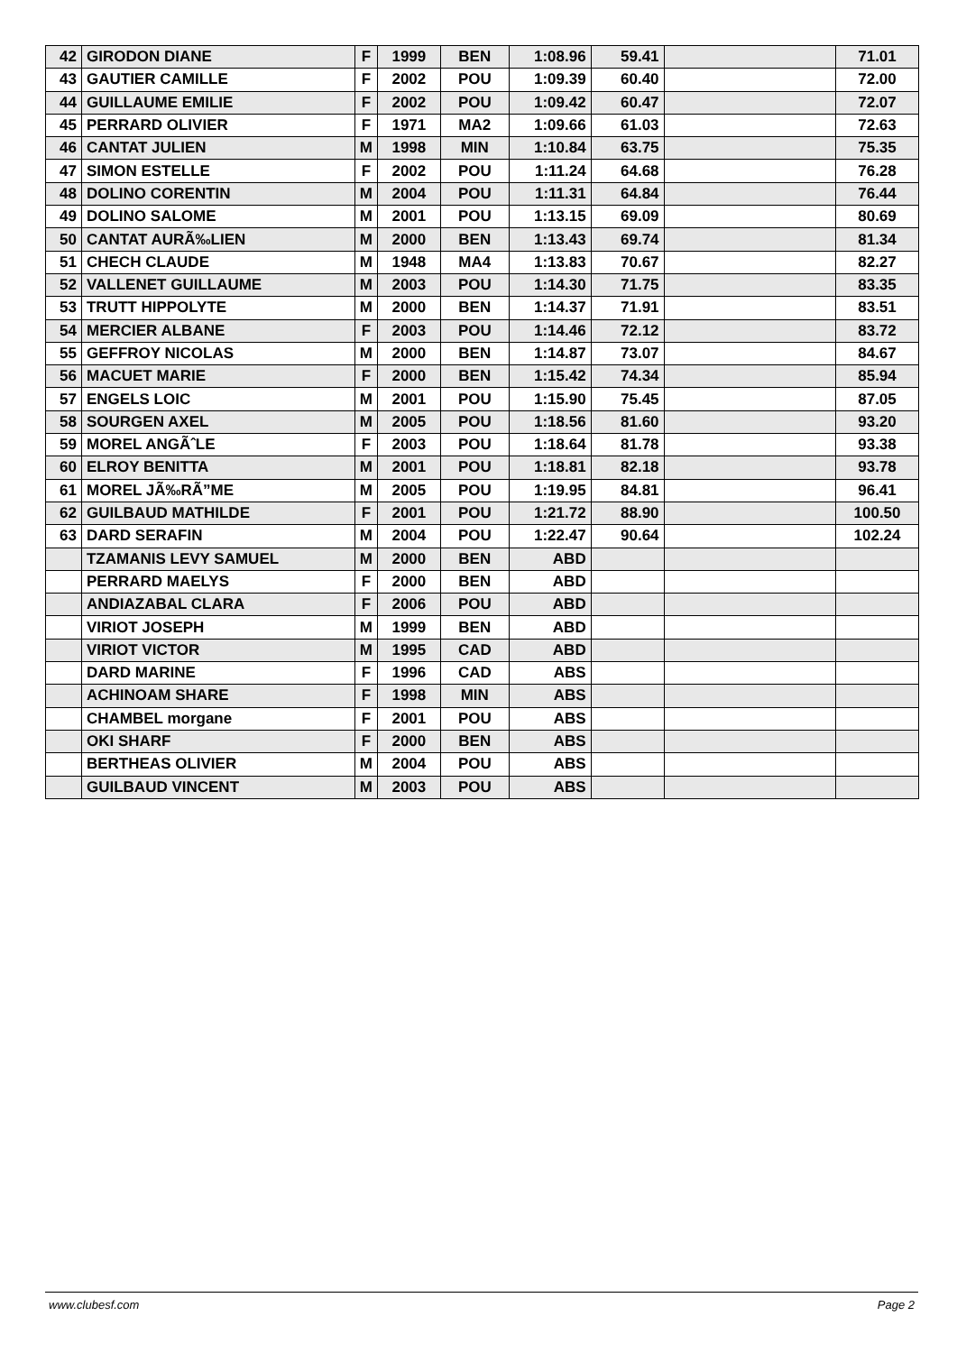| 42 | GIRODON DIANE | F | 1999 | BEN | 1:08.96 | 59.41 | | 71.01 |
| 43 | GAUTIER CAMILLE | F | 2002 | POU | 1:09.39 | 60.40 | | 72.00 |
| 44 | GUILLAUME EMILIE | F | 2002 | POU | 1:09.42 | 60.47 | | 72.07 |
| 45 | PERRARD OLIVIER | F | 1971 | MA2 | 1:09.66 | 61.03 | | 72.63 |
| 46 | CANTAT JULIEN | M | 1998 | MIN | 1:10.84 | 63.75 | | 75.35 |
| 47 | SIMON ESTELLE | F | 2002 | POU | 1:11.24 | 64.68 | | 76.28 |
| 48 | DOLINO CORENTIN | M | 2004 | POU | 1:11.31 | 64.84 | | 76.44 |
| 49 | DOLINO SALOME | M | 2001 | POU | 1:13.15 | 69.09 | | 80.69 |
| 50 | CANTAT AURÃ‰LIEN | M | 2000 | BEN | 1:13.43 | 69.74 | | 81.34 |
| 51 | CHECH CLAUDE | M | 1948 | MA4 | 1:13.83 | 70.67 | | 82.27 |
| 52 | VALLENET GUILLAUME | M | 2003 | POU | 1:14.30 | 71.75 | | 83.35 |
| 53 | TRUTT HIPPOLYTE | M | 2000 | BEN | 1:14.37 | 71.91 | | 83.51 |
| 54 | MERCIER ALBANE | F | 2003 | POU | 1:14.46 | 72.12 | | 83.72 |
| 55 | GEFFROY NICOLAS | M | 2000 | BEN | 1:14.87 | 73.07 | | 84.67 |
| 56 | MACUET MARIE | F | 2000 | BEN | 1:15.42 | 74.34 | | 85.94 |
| 57 | ENGELS LOIC | M | 2001 | POU | 1:15.90 | 75.45 | | 87.05 |
| 58 | SOURGEN AXEL | M | 2005 | POU | 1:18.56 | 81.60 | | 93.20 |
| 59 | MOREL ANGÃˆLE | F | 2003 | POU | 1:18.64 | 81.78 | | 93.38 |
| 60 | ELROY BENITTA | M | 2001 | POU | 1:18.81 | 82.18 | | 93.78 |
| 61 | MOREL JÃ‰RÃ”ME | M | 2005 | POU | 1:19.95 | 84.81 | | 96.41 |
| 62 | GUILBAUD MATHILDE | F | 2001 | POU | 1:21.72 | 88.90 | | 100.50 |
| 63 | DARD SERAFIN | M | 2004 | POU | 1:22.47 | 90.64 | | 102.24 |
| | TZAMANIS LEVY SAMUEL | M | 2000 | BEN | ABD | | | |
| | PERRARD MAELYS | F | 2000 | BEN | ABD | | | |
| | ANDIAZABAL CLARA | F | 2006 | POU | ABD | | | |
| | VIRIOT JOSEPH | M | 1999 | BEN | ABD | | | |
| | VIRIOT VICTOR | M | 1995 | CAD | ABD | | | |
| | DARD MARINE | F | 1996 | CAD | ABS | | | |
| | ACHINOAM SHARE | F | 1998 | MIN | ABS | | | |
| | CHAMBEL morgane | F | 2001 | POU | ABS | | | |
| | OKI SHARF | F | 2000 | BEN | ABS | | | |
| | BERTHEAS OLIVIER | M | 2004 | POU | ABS | | | |
| | GUILBAUD VINCENT | M | 2003 | POU | ABS | | | |
www.clubesf.com Page 2